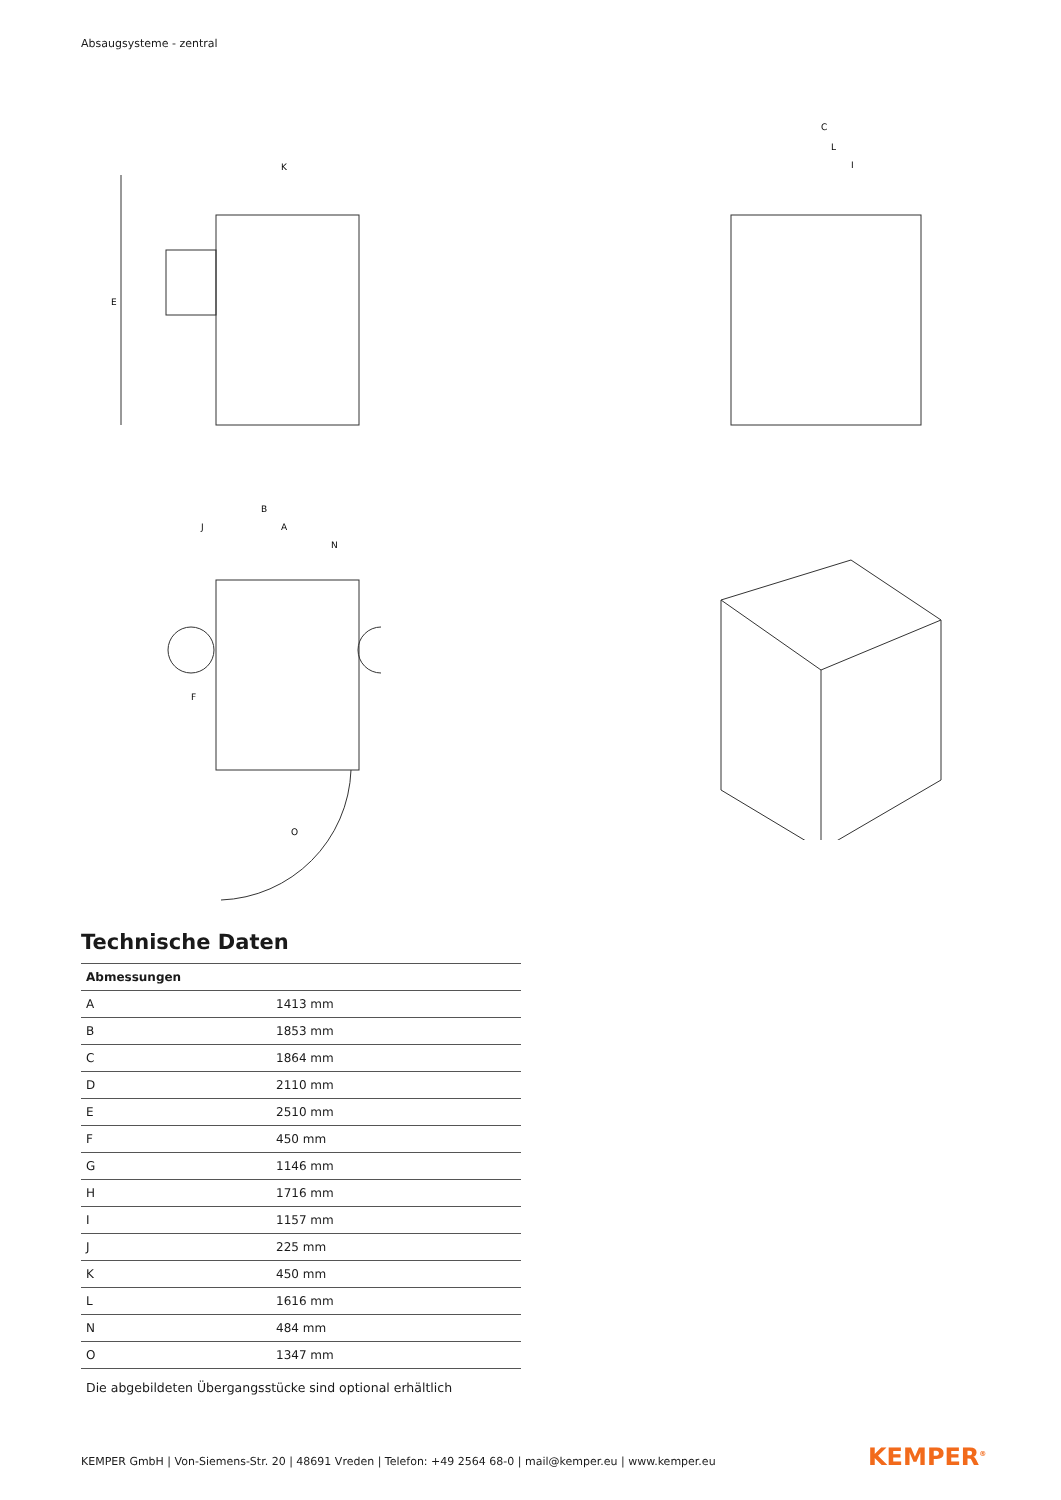Absaugsysteme - zentral
E
K
C
L
I
B
A
J
N
F
O
Technische Daten
| Abmessungen | |
| --- | --- |
| A | 1413 mm |
| B | 1853 mm |
| C | 1864 mm |
| D | 2110 mm |
| E | 2510 mm |
| F | 450 mm |
| G | 1146 mm |
| H | 1716 mm |
| I | 1157 mm |
| J | 225 mm |
| K | 450 mm |
| L | 1616 mm |
| N | 484 mm |
| O | 1347 mm |
Die abgebildeten Übergangsstücke sind optional erhältlich
KEMPER GmbH | Von-Siemens-Str. 20 | 48691 Vreden | Telefon: +49 2564 68-0 | mail@kemper.eu | www.kemper.eu
KEMPER<sup>®</sup>